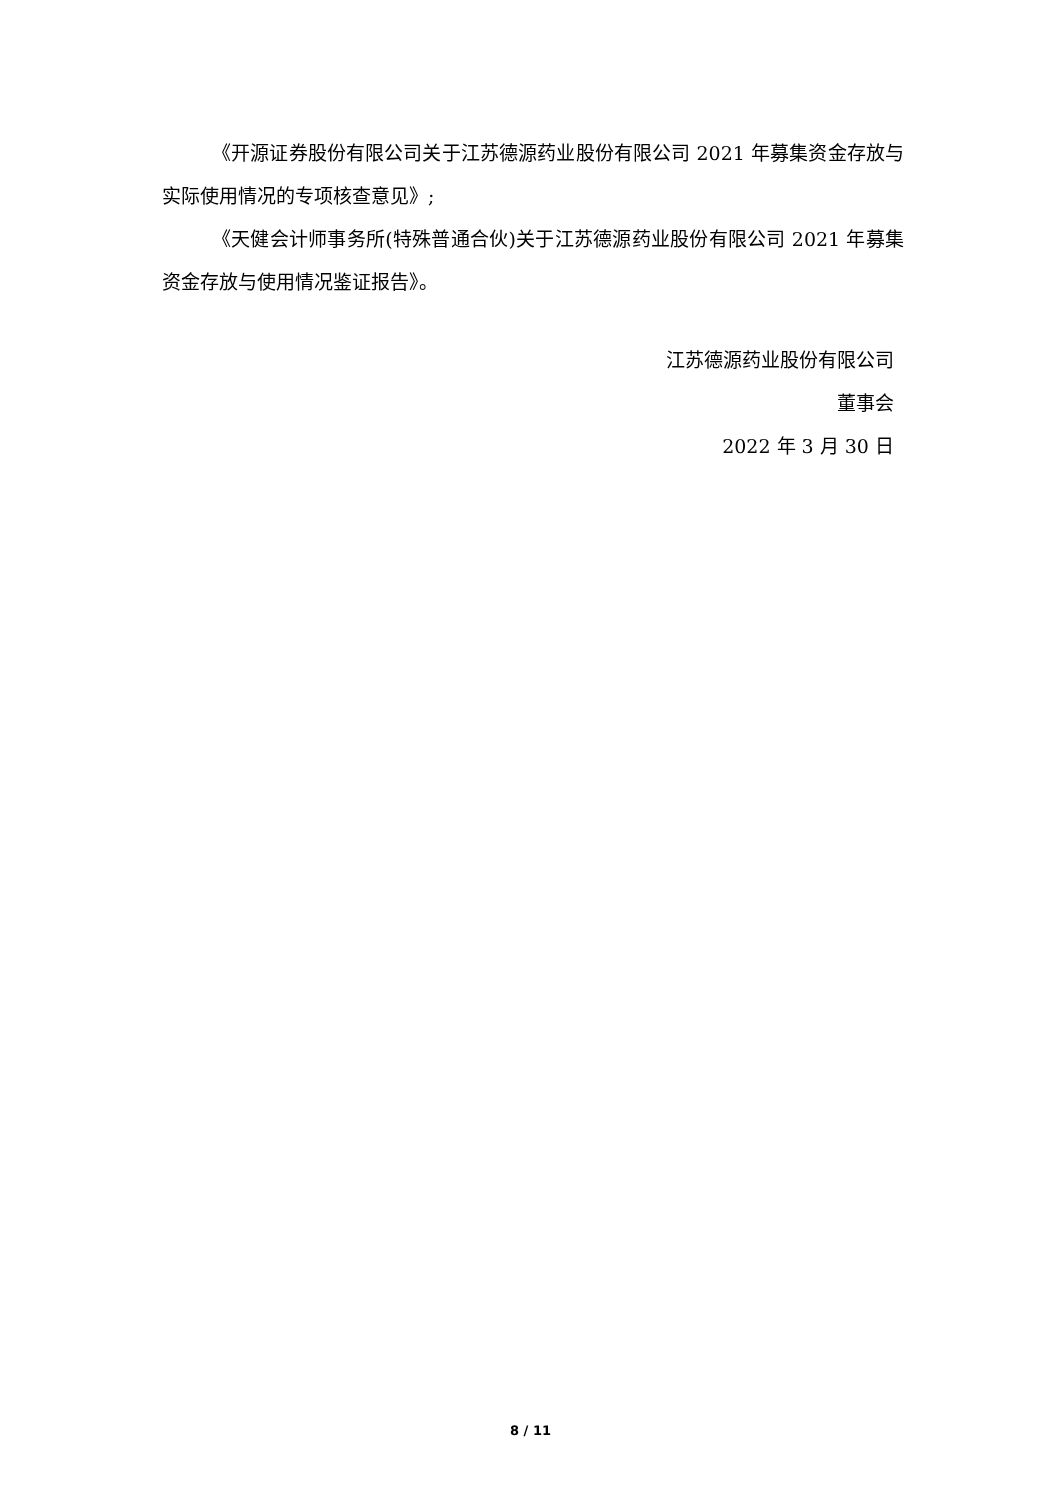《开源证券股份有限公司关于江苏德源药业股份有限公司 2021 年募集资金存放与实际使用情况的专项核查意见》;
《天健会计师事务所(特殊普通合伙)关于江苏德源药业股份有限公司 2021 年募集资金存放与使用情况鉴证报告》。
江苏德源药业股份有限公司
董事会
2022 年 3 月 30 日
8 / 11